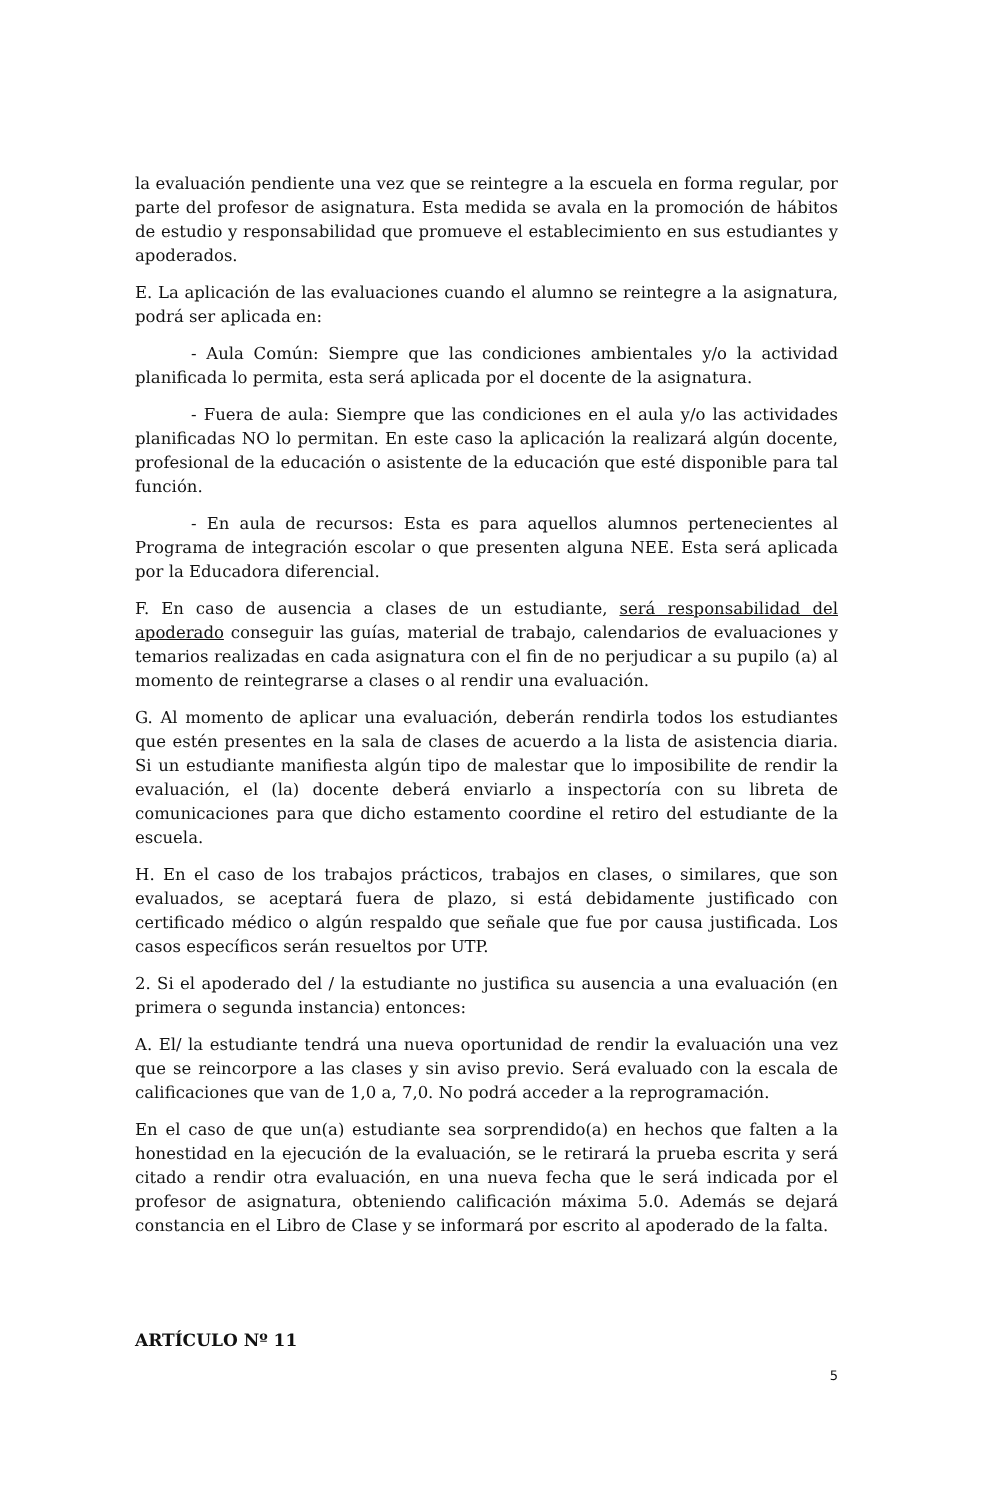la evaluación pendiente una vez que se reintegre a la escuela en forma regular, por parte del profesor de asignatura. Esta medida se avala en la promoción de hábitos de estudio y responsabilidad que promueve el establecimiento en sus estudiantes y apoderados.
E. La aplicación de las evaluaciones cuando el alumno se reintegre a la asignatura, podrá ser aplicada en:
- Aula Común: Siempre que las condiciones ambientales y/o la actividad planificada lo permita, esta será aplicada por el docente de la asignatura.
- Fuera de aula: Siempre que las condiciones en el aula y/o las actividades planificadas NO lo permitan. En este caso la aplicación la realizará algún docente, profesional de la educación o asistente de la educación que esté disponible para tal función.
- En aula de recursos: Esta es para aquellos alumnos pertenecientes al Programa de integración escolar o que presenten alguna NEE. Esta será aplicada por la Educadora diferencial.
F. En caso de ausencia a clases de un estudiante, será responsabilidad del apoderado conseguir las guías, material de trabajo, calendarios de evaluaciones y temarios realizadas en cada asignatura con el fin de no perjudicar a su pupilo (a) al momento de reintegrarse a clases o al rendir una evaluación.
G. Al momento de aplicar una evaluación, deberán rendirla todos los estudiantes que estén presentes en la sala de clases de acuerdo a la lista de asistencia diaria. Si un estudiante manifiesta algún tipo de malestar que lo imposibilite de rendir la evaluación, el (la) docente deberá enviarlo a inspectoría con su libreta de comunicaciones para que dicho estamento coordine el retiro del estudiante de la escuela.
H. En el caso de los trabajos prácticos, trabajos en clases, o similares, que son evaluados, se aceptará fuera de plazo, si está debidamente justificado con certificado médico o algún respaldo que señale que fue por causa justificada. Los casos específicos serán resueltos por UTP.
2. Si el apoderado del / la estudiante no justifica su ausencia a una evaluación (en primera o segunda instancia) entonces:
A. El/ la estudiante tendrá una nueva oportunidad de rendir la evaluación una vez que se reincorpore a las clases y sin aviso previo. Será evaluado con la escala de calificaciones que van de 1,0 a, 7,0. No podrá acceder a la reprogramación.
En el caso de que un(a) estudiante sea sorprendido(a) en hechos que falten a la honestidad en la ejecución de la evaluación, se le retirará la prueba escrita y será citado a rendir otra evaluación, en una nueva fecha que le será indicada por el profesor de asignatura, obteniendo calificación máxima 5.0. Además se dejará constancia en el Libro de Clase y se informará por escrito al apoderado de la falta.
ARTÍCULO Nº 11
5